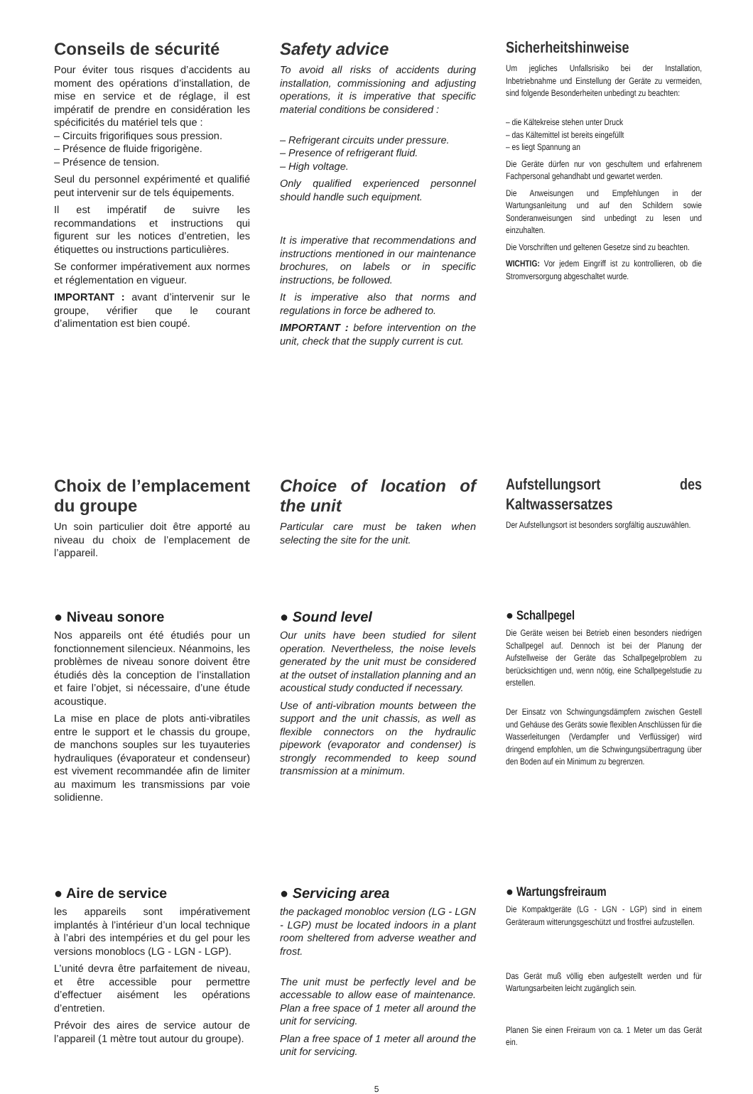Conseils de sécurité
Pour éviter tous risques d’accidents au moment des opérations d’installation, de mise en service et de réglage, il est impératif de prendre en considération les spécificités du matériel tels que :
– Circuits frigorifiques sous pression.
– Présence de fluide frigorigène.
– Présence de tension.
Seul du personnel expérimenté et qualifié peut intervenir sur de tels équipements.
Il est impératif de suivre les recommandations et instructions qui figurent sur les notices d’entretien, les étiquettes ou instructions particulières.
Se conformer impérativement aux normes et réglementation en vigueur.
IMPORTANT : avant d’intervenir sur le groupe, vérifier que le courant d’alimentation est bien coupé.
Safety advice
To avoid all risks of accidents during installation, commissioning and adjusting operations, it is imperative that specific material conditions be considered :
– Refrigerant circuits under pressure.
– Presence of refrigerant fluid.
– High voltage.
Only qualified experienced personnel should handle such equipment.
It is imperative that recommendations and instructions mentioned in our maintenance brochures, on labels or in specific instructions, be followed.
It is imperative also that norms and regulations in force be adhered to.
IMPORTANT : before intervention on the unit, check that the supply current is cut.
Sicherheitshinweise
Um jegliches Unfallsrisiko bei der Installation, Inbetriebnahme und Einstellung der Geräte zu vermeiden, sind folgende Besonderheiten unbedingt zu beachten:
– die Kältekreise stehen unter Druck
– das Kältemittel ist bereits eingefüllt
– es liegt Spannung an
Die Geräte dürfen nur von geschultem und erfahrenem Fachpersonal gehandhabt und gewartet werden.
Die Anweisungen und Empfehlungen in der Wartungsanleitung und auf den Schildern sowie Sonderanweisungen sind unbedingt zu lesen und einzuhalten.
Die Vorschriften und geltenen Gesetze sind zu beachten.
WICHTIG: Vor jedem Eingriff ist zu kontrollieren, ob die Stromversorgung abgeschaltet wurde.
Choix de l’emplacement du groupe
Un soin particulier doit être apporté au niveau du choix de l’emplacement de l’appareil.
Choice of location of the unit
Particular care must be taken when selecting the site for the unit.
Aufstellungsort des Kaltwassersatzes
Der Aufstellungsort ist besonders sorgfältig auszuwählen.
● Niveau sonore
Nos appareils ont été étudiés pour un fonctionnement silencieux. Néanmoins, les problèmes de niveau sonore doivent être étudiés dès la conception de l’installation et faire l’objet, si nécessaire, d’une étude acoustique.
La mise en place de plots anti-vibratiles entre le support et le chassis du groupe, de manchons souples sur les tuyauteries hydrauliques (évaporateur et condenseur) est vivement recommandée afin de limiter au maximum les transmissions par voie solidienne.
● Sound level
Our units have been studied for silent operation. Nevertheless, the noise levels generated by the unit must be considered at the outset of installation planning and an acoustical study conducted if necessary.
Use of anti-vibration mounts between the support and the unit chassis, as well as flexible connectors on the hydraulic pipework (evaporator and condenser) is strongly recommended to keep sound transmission at a minimum.
● Schallpegel
Die Geräte weisen bei Betrieb einen besonders niedrigen Schallpegel auf. Dennoch ist bei der Planung der Aufstellweise der Geräte das Schallpegelproblem zu berücksichtigen und, wenn nötig, eine Schallpegelstudie zu erstellen.
Der Einsatz von Schwingungsdämpfern zwischen Gestell und Gehäuse des Geräts sowie flexiblen Anschlüssen für die Wasserleitungen (Verdampfer und Verflüssiger) wird dringend empfohlen, um die Schwingungsübertragung über den Boden auf ein Minimum zu begrenzen.
● Aire de service
les appareils sont impérativement implantés à l’intérieur d’un local technique à l’abri des intempéries et du gel pour les versions monoblocs (LG - LGN - LGP).
L’unité devra être parfaitement de niveau, et être accessible pour permettre d’effectuer aisément les opérations d’entretien.
Prévoir des aires de service autour de l’appareil (1 mètre tout autour du groupe).
● Servicing area
the packaged monobloc version (LG - LGN - LGP) must be located indoors in a plant room sheltered from adverse weather and frost.
The unit must be perfectly level and be accessable to allow ease of maintenance. Plan a free space of 1 meter all around the unit for servicing.
Plan a free space of 1 meter all around the unit for servicing.
● Wartungsfreiraum
Die Kompaktgeräte (LG - LGN - LGP) sind in einem Geräteraum witterungsgeschützt und frostfrei aufzustellen.
Das Gerät muß völlig eben aufgestellt werden und für Wartungsarbeiten leicht zugänglich sein.
Planen Sie einen Freiraum von ca. 1 Meter um das Gerät ein.
5